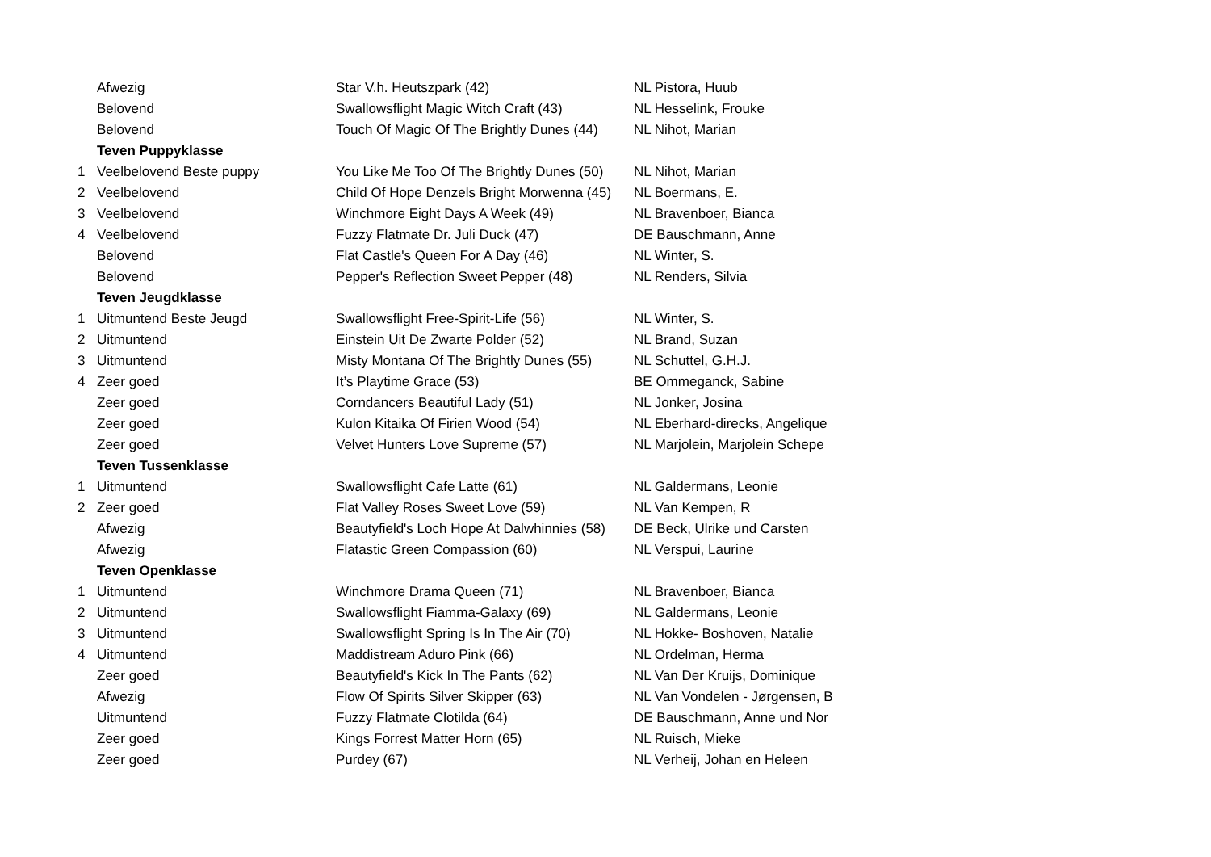| | Afwezig | Star V.h. Heutszpark (42) | NL Pistora, Huub |
| | Belovend | Swallowsflight Magic Witch Craft (43) | NL Hesselink, Frouke |
| | Belovend | Touch Of Magic Of The Brightly Dunes (44) | NL Nihot, Marian |
| | Teven Puppyklasse | | |
| 1 | Veelbelovend Beste puppy | You Like Me Too Of The Brightly Dunes (50) | NL Nihot, Marian |
| 2 | Veelbelovend | Child Of Hope Denzels Bright Morwenna (45) | NL Boermans, E. |
| 3 | Veelbelovend | Winchmore Eight Days A Week (49) | NL Bravenboer, Bianca |
| 4 | Veelbelovend | Fuzzy Flatmate Dr. Juli Duck (47) | DE Bauschmann, Anne |
| | Belovend | Flat Castle's Queen For A Day (46) | NL Winter, S. |
| | Belovend | Pepper's Reflection Sweet Pepper (48) | NL Renders, Silvia |
| | Teven Jeugdklasse | | |
| 1 | Uitmuntend Beste Jeugd | Swallowsflight Free-Spirit-Life (56) | NL Winter, S. |
| 2 | Uitmuntend | Einstein Uit De Zwarte Polder (52) | NL Brand, Suzan |
| 3 | Uitmuntend | Misty Montana Of The Brightly Dunes (55) | NL Schuttel, G.H.J. |
| 4 | Zeer goed | It’s Playtime Grace (53) | BE Ommeganck, Sabine |
| | Zeer goed | Corndancers Beautiful Lady (51) | NL Jonker, Josina |
| | Zeer goed | Kulon Kitaika Of Firien Wood (54) | NL Eberhard-direcks, Angelique |
| | Zeer goed | Velvet Hunters Love Supreme (57) | NL Marjolein, Marjolein Schepe |
| | Teven Tussenklasse | | |
| 1 | Uitmuntend | Swallowsflight Cafe Latte (61) | NL Galdermans, Leonie |
| 2 | Zeer goed | Flat Valley Roses Sweet Love (59) | NL Van Kempen, R |
| | Afwezig | Beautyfield's Loch Hope At Dalwhinnies (58) | DE Beck, Ulrike und Carsten |
| | Afwezig | Flatastic Green Compassion (60) | NL Verspui, Laurine |
| | Teven Openklasse | | |
| 1 | Uitmuntend | Winchmore Drama Queen (71) | NL Bravenboer, Bianca |
| 2 | Uitmuntend | Swallowsflight Fiamma-Galaxy (69) | NL Galdermans, Leonie |
| 3 | Uitmuntend | Swallowsflight Spring Is In The Air (70) | NL Hokke- Boshoven, Natalie |
| 4 | Uitmuntend | Maddistream Aduro Pink (66) | NL Ordelman, Herma |
| | Zeer goed | Beautyfield's Kick In The Pants (62) | NL Van Der Kruijs, Dominique |
| | Afwezig | Flow Of Spirits Silver Skipper (63) | NL Van Vondelen - Jørgensen, B |
| | Uitmuntend | Fuzzy Flatmate Clotilda (64) | DE Bauschmann, Anne und Nor |
| | Zeer goed | Kings Forrest Matter Horn (65) | NL Ruisch, Mieke |
| | Zeer goed | Purdey (67) | NL Verheij, Johan en Heleen |